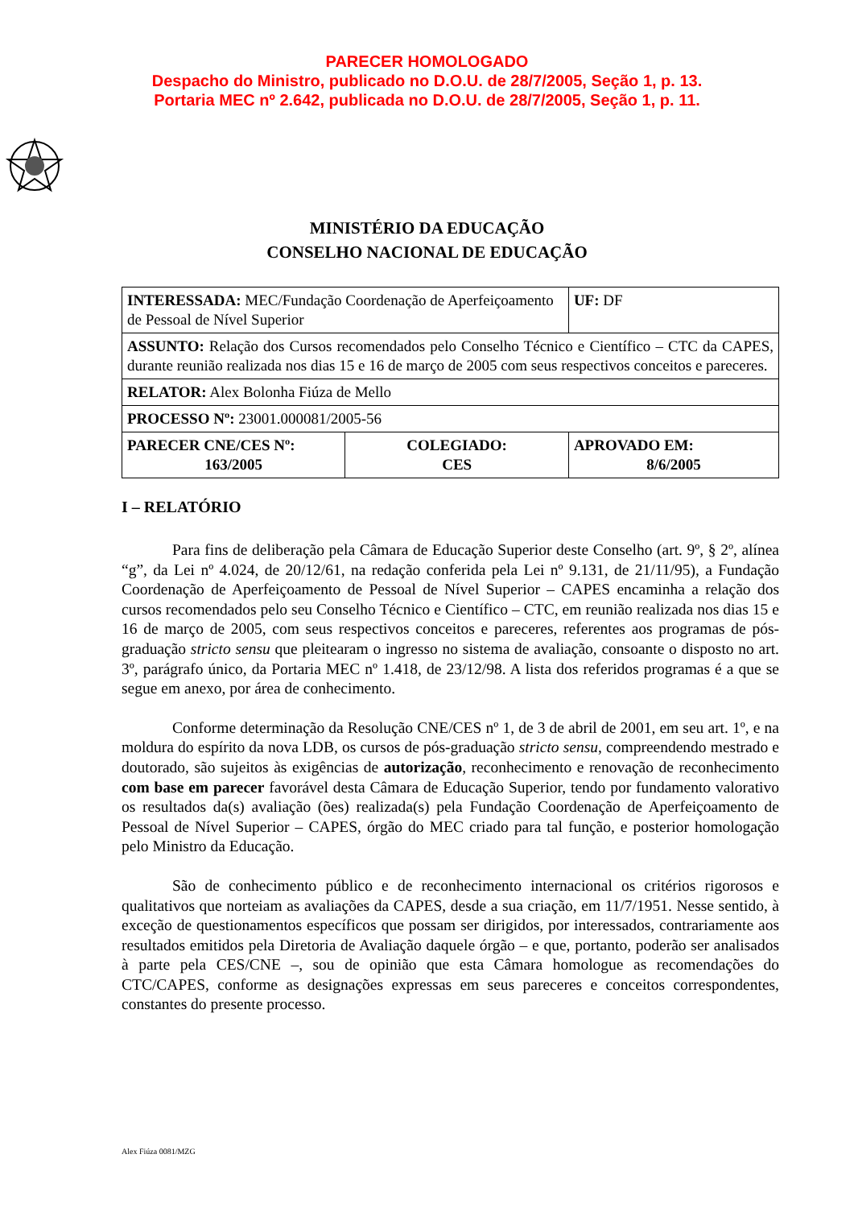PARECER HOMOLOGADO
Despacho do Ministro, publicado no D.O.U. de 28/7/2005, Seção 1, p. 13.
Portaria MEC nº 2.642, publicada no D.O.U. de 28/7/2005, Seção 1, p. 11.
MINISTÉRIO DA EDUCAÇÃO
CONSELHO NACIONAL DE EDUCAÇÃO
| INTERESSADA: MEC/Fundação Coordenação de Aperfeiçoamento de Pessoal de Nível Superior | | UF: DF |
| ASSUNTO: Relação dos Cursos recomendados pelo Conselho Técnico e Científico – CTC da CAPES, durante reunião realizada nos dias 15 e 16 de março de 2005 com seus respectivos conceitos e pareceres. | | |
| RELATOR: Alex Bolonha Fiúza de Mello | | |
| PROCESSO Nº: 23001.000081/2005-56 | | |
| PARECER CNE/CES Nº: 163/2005 | COLEGIADO: CES | APROVADO EM: 8/6/2005 |
I – RELATÓRIO
Para fins de deliberação pela Câmara de Educação Superior deste Conselho (art. 9º, § 2º, alínea “g”, da Lei nº 4.024, de 20/12/61, na redação conferida pela Lei nº 9.131, de 21/11/95), a Fundação Coordenação de Aperfeiçoamento de Pessoal de Nível Superior – CAPES encaminha a relação dos cursos recomendados pelo seu Conselho Técnico e Científico – CTC, em reunião realizada nos dias 15 e 16 de março de 2005, com seus respectivos conceitos e pareceres, referentes aos programas de pós-graduação stricto sensu que pleitearam o ingresso no sistema de avaliação, consoante o disposto no art. 3º, parágrafo único, da Portaria MEC nº 1.418, de 23/12/98. A lista dos referidos programas é a que se segue em anexo, por área de conhecimento.
Conforme determinação da Resolução CNE/CES nº 1, de 3 de abril de 2001, em seu art. 1º, e na moldura do espírito da nova LDB, os cursos de pós-graduação stricto sensu, compreendendo mestrado e doutorado, são sujeitos às exigências de autorização, reconhecimento e renovação de reconhecimento com base em parecer favorável desta Câmara de Educação Superior, tendo por fundamento valorativo os resultados da(s) avaliação (ões) realizada(s) pela Fundação Coordenação de Aperfeiçoamento de Pessoal de Nível Superior – CAPES, órgão do MEC criado para tal função, e posterior homologação pelo Ministro da Educação.
São de conhecimento público e de reconhecimento internacional os critérios rigorosos e qualitativos que norteiam as avaliações da CAPES, desde a sua criação, em 11/7/1951. Nesse sentido, à exceção de questionamentos específicos que possam ser dirigidos, por interessados, contrariamente aos resultados emitidos pela Diretoria de Avaliação daquele órgão – e que, portanto, poderão ser analisados à parte pela CES/CNE –, sou de opinião que esta Câmara homologue as recomendações do CTC/CAPES, conforme as designações expressas em seus pareceres e conceitos correspondentes, constantes do presente processo.
Alex Fiúza 0081/MZG